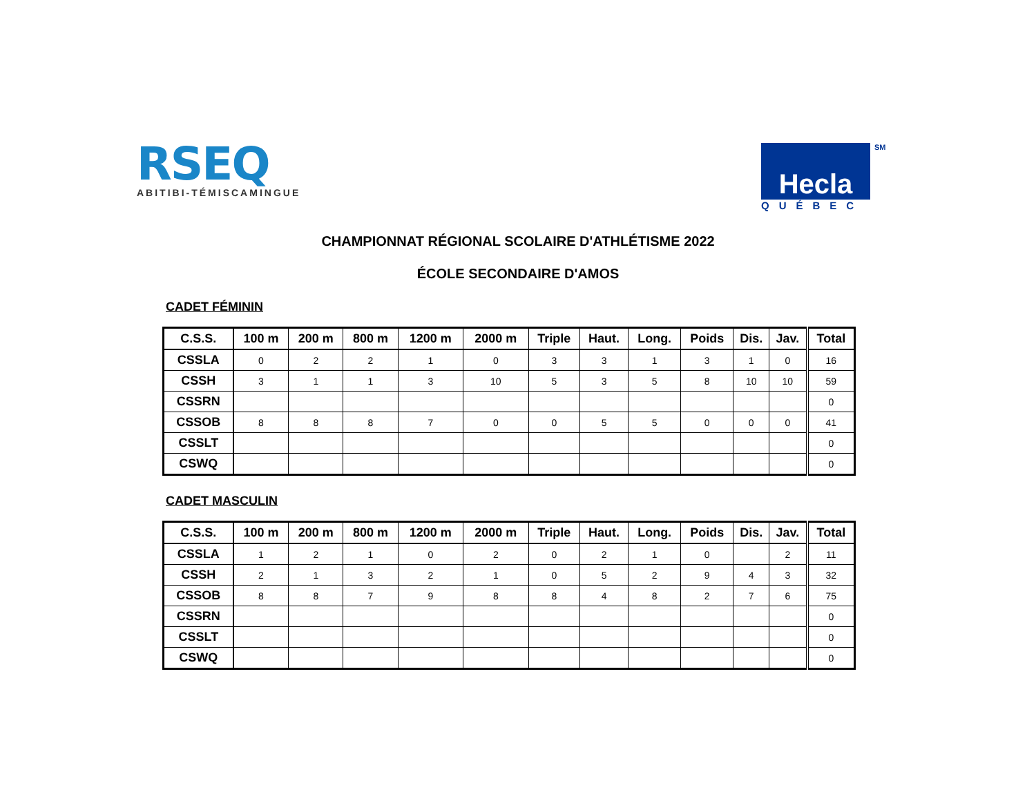RSEQ
ABITIBI-TÉMISCAMINGUE
Hecla
QUÉBEC
SM
CHAMPIONNAT RÉGIONAL SCOLAIRE D'ATHLÉTISME 2022
ÉCOLE SECONDAIRE D'AMOS
CADET FÉMININ
| C.S.S. | 100 m | 200 m | 800 m | 1200 m | 2000 m | Triple | Haut. | Long. | Poids | Dis. | Jav. | Total |
| --- | --- | --- | --- | --- | --- | --- | --- | --- | --- | --- | --- | --- |
| CSSLA | 0 | 2 | 2 | 1 | 0 | 3 | 3 | 1 | 3 | 1 | 0 | 16 |
| CSSH | 3 | 1 | 1 | 3 | 10 | 5 | 3 | 5 | 8 | 10 | 10 | 59 |
| CSSRN | | | | | | | | | | | | 0 |
| CSSOB | 8 | 8 | 8 | 7 | 0 | 0 | 5 | 5 | 0 | 0 | 0 | 41 |
| CSSLT | | | | | | | | | | | | 0 |
| CSWQ | | | | | | | | | | | | 0 |
CADET MASCULIN
| C.S.S. | 100 m | 200 m | 800 m | 1200 m | 2000 m | Triple | Haut. | Long. | Poids | Dis. | Jav. | Total |
| --- | --- | --- | --- | --- | --- | --- | --- | --- | --- | --- | --- | --- |
| CSSLA | 1 | 2 | 1 | 0 | 2 | 0 | 2 | 1 | 0 | | 2 | 11 |
| CSSH | 2 | 1 | 3 | 2 | 1 | 0 | 5 | 2 | 9 | 4 | 3 | 32 |
| CSSOB | 8 | 8 | 7 | 9 | 8 | 8 | 4 | 8 | 2 | 7 | 6 | 75 |
| CSSRN | | | | | | | | | | | | 0 |
| CSSLT | | | | | | | | | | | | 0 |
| CSWQ | | | | | | | | | | | | 0 |